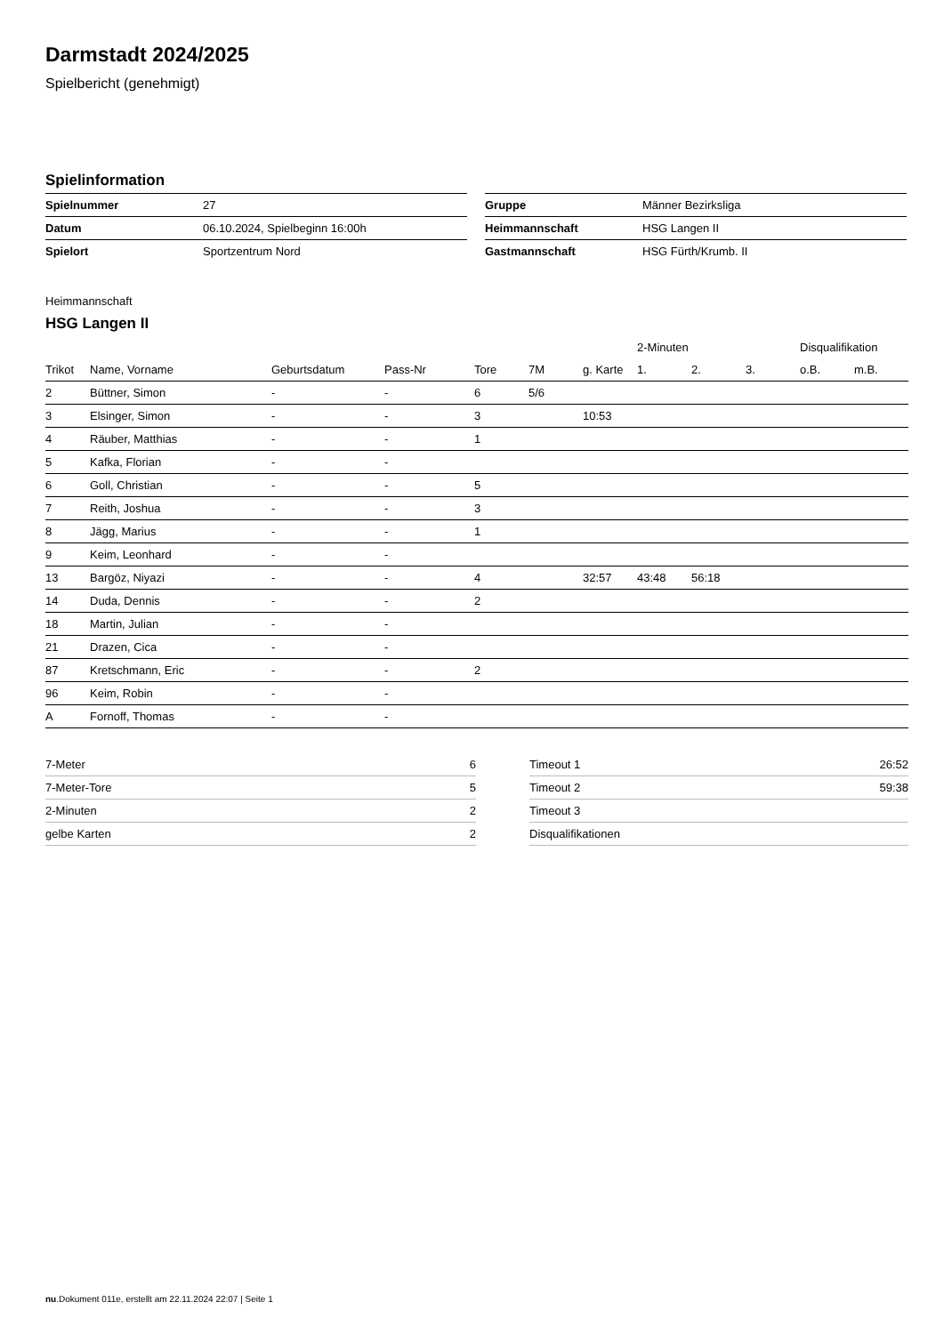Darmstadt 2024/2025
Spielbericht (genehmigt)
Spielinformation
| Spielnummer | 27 |
| Datum | 06.10.2024, Spielbeginn 16:00h |
| Spielort | Sportzentrum Nord |
| Gruppe | Männer Bezirksliga |
| Heimmannschaft | HSG Langen II |
| Gastmannschaft | HSG Fürth/Krumb. II |
Heimmannschaft
HSG Langen II
| | | | | | | | 2-Minuten | | | Disqualifikation | |
| --- | --- | --- | --- | --- | --- | --- | --- | --- | --- | --- | --- |
| Trikot | Name, Vorname | Geburtsdatum | Pass-Nr | Tore | 7M | g. Karte | 1. | 2. | 3. | o.B. | m.B. |
| 2 | Büttner, Simon | - | - | 6 | 5/6 | | | | | | |
| 3 | Elsinger, Simon | - | - | 3 | | 10:53 | | | | | |
| 4 | Räuber, Matthias | - | - | 1 | | | | | | | |
| 5 | Kafka, Florian | - | - | | | | | | | | |
| 6 | Goll, Christian | - | - | 5 | | | | | | | |
| 7 | Reith, Joshua | - | - | 3 | | | | | | | |
| 8 | Jägg, Marius | - | - | 1 | | | | | | | |
| 9 | Keim, Leonhard | - | - | | | | | | | | |
| 13 | Bargöz, Niyazi | - | - | 4 | | 32:57 | 43:48 | 56:18 | | | |
| 14 | Duda, Dennis | - | - | 2 | | | | | | | |
| 18 | Martin, Julian | - | - | | | | | | | | |
| 21 | Drazen, Cica | - | - | | | | | | | | |
| 87 | Kretschmann, Eric | - | - | 2 | | | | | | | |
| 96 | Keim, Robin | - | - | | | | | | | | |
| A | Fornoff, Thomas | - | - | | | | | | | | |
| 7-Meter | 6 |
| 7-Meter-Tore | 5 |
| 2-Minuten | 2 |
| gelbe Karten | 2 |
| Timeout 1 | 26:52 |
| Timeout 2 | 59:38 |
| Timeout 3 | |
| Disqualifikationen | |
nu.Dokument 011e, erstellt am 22.11.2024 22:07 | Seite 1